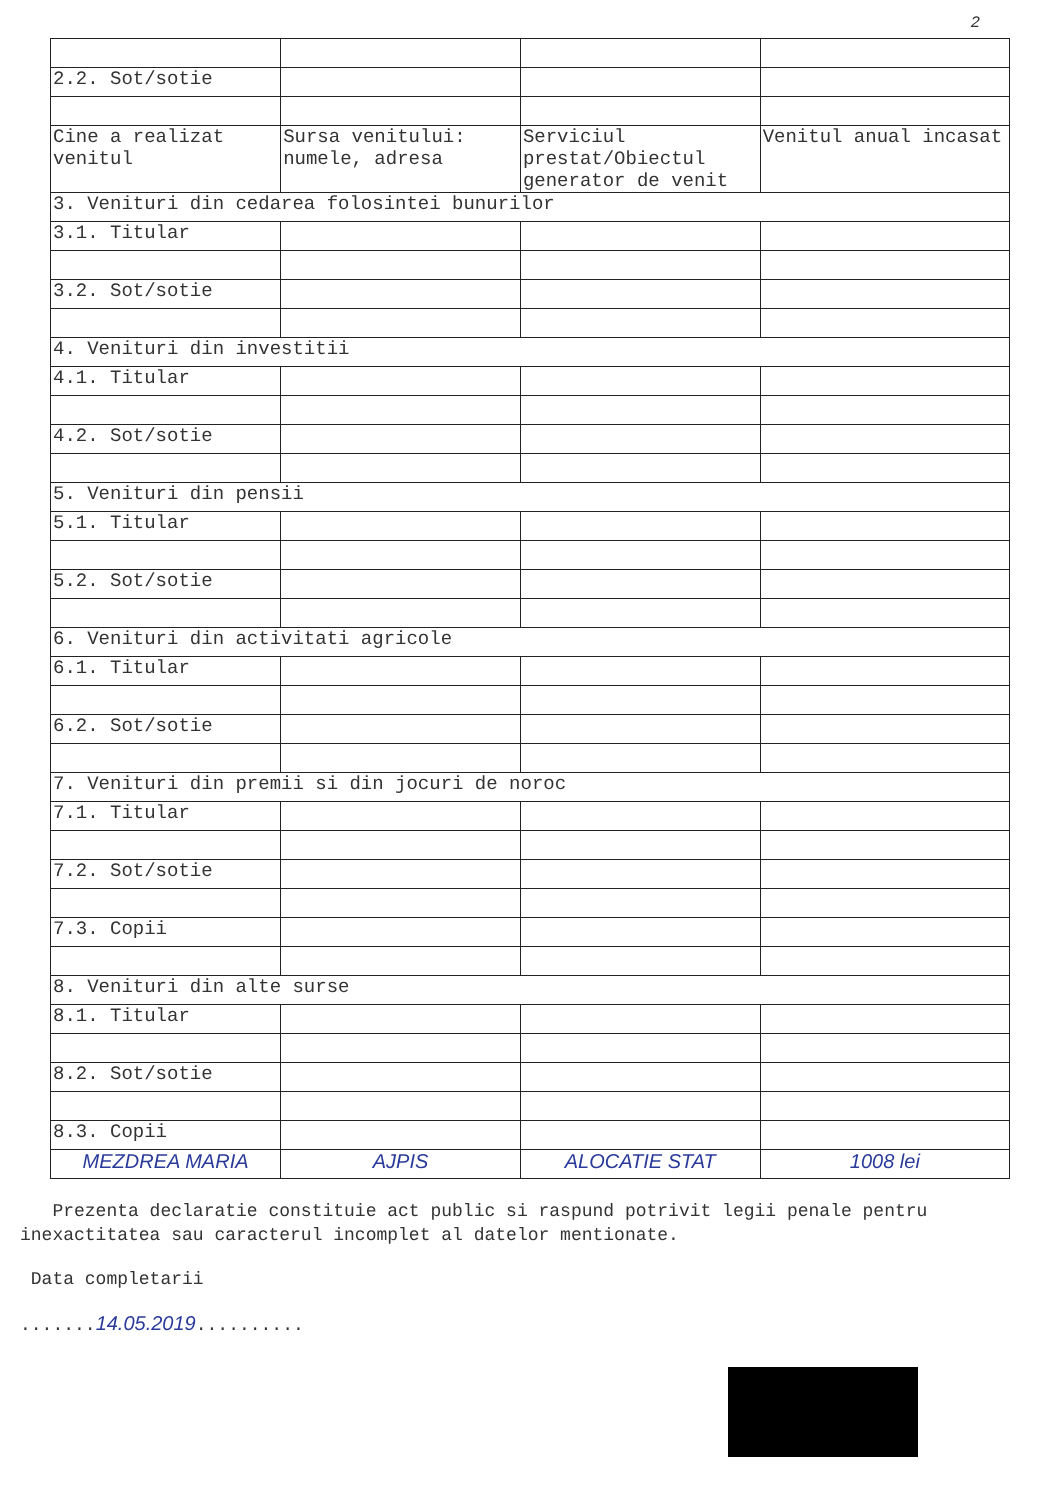2
| 2.2. Sot/sotie | | | |
| Cine a realizat venitul | Sursa venitului: numele, adresa | Serviciul prestat/Obiectul generator de venit | Venitul anual incasat |
| 3. Venituri din cedarea folosintei bunurilor | | | |
| 3.1. Titular | | | |
| 3.2. Sot/sotie | | | |
| 4. Venituri din investitii | | | |
| 4.1. Titular | | | |
| 4.2. Sot/sotie | | | |
| 5. Venituri din pensii | | | |
| 5.1. Titular | | | |
| 5.2. Sot/sotie | | | |
| 6. Venituri din activitati agricole | | | |
| 6.1. Titular | | | |
| 6.2. Sot/sotie | | | |
| 7. Venituri din premii si din jocuri de noroc | | | |
| 7.1. Titular | | | |
| 7.2. Sot/sotie | | | |
| 7.3. Copii | | | |
| 8. Venituri din alte surse | | | |
| 8.1. Titular | | | |
| 8.2. Sot/sotie | | | |
| 8.3. Copii | | | |
| MEZDREA MARIA | AJPIS | ALOCATIE STAT | 1008 lei |
Prezenta declaratie constituie act public si raspund potrivit legii penale pentru inexactitatea sau caracterul incomplet al datelor mentionate.
Data completarii
.......14.05.2019..........